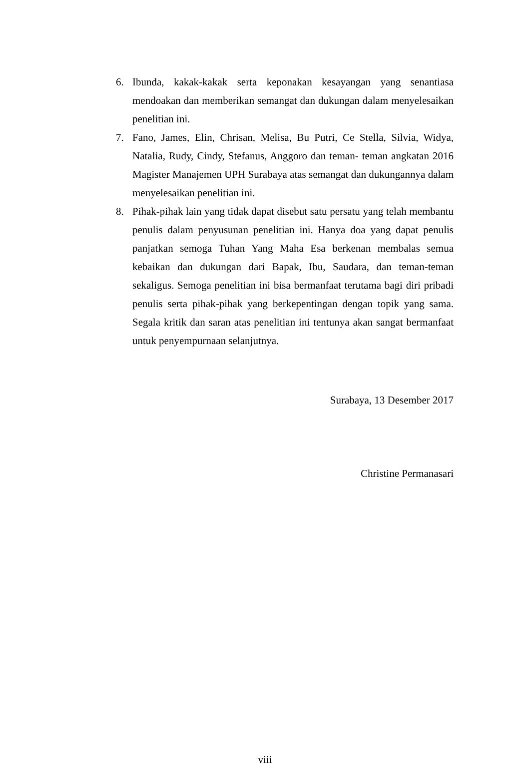6. Ibunda, kakak-kakak serta keponakan kesayangan yang senantiasa mendoakan dan memberikan semangat dan dukungan dalam menyelesaikan penelitian ini.
7. Fano, James, Elin, Chrisan, Melisa, Bu Putri, Ce Stella, Silvia, Widya, Natalia, Rudy, Cindy, Stefanus, Anggoro dan teman- teman angkatan 2016 Magister Manajemen UPH Surabaya atas semangat dan dukungannya dalam menyelesaikan penelitian ini.
8. Pihak-pihak lain yang tidak dapat disebut satu persatu yang telah membantu penulis dalam penyusunan penelitian ini. Hanya doa yang dapat penulis panjatkan semoga Tuhan Yang Maha Esa berkenan membalas semua kebaikan dan dukungan dari Bapak, Ibu, Saudara, dan teman-teman sekaligus. Semoga penelitian ini bisa bermanfaat terutama bagi diri pribadi penulis serta pihak-pihak yang berkepentingan dengan topik yang sama. Segala kritik dan saran atas penelitian ini tentunya akan sangat bermanfaat untuk penyempurnaan selanjutnya.
Surabaya, 13 Desember 2017
Christine Permanasari
viii